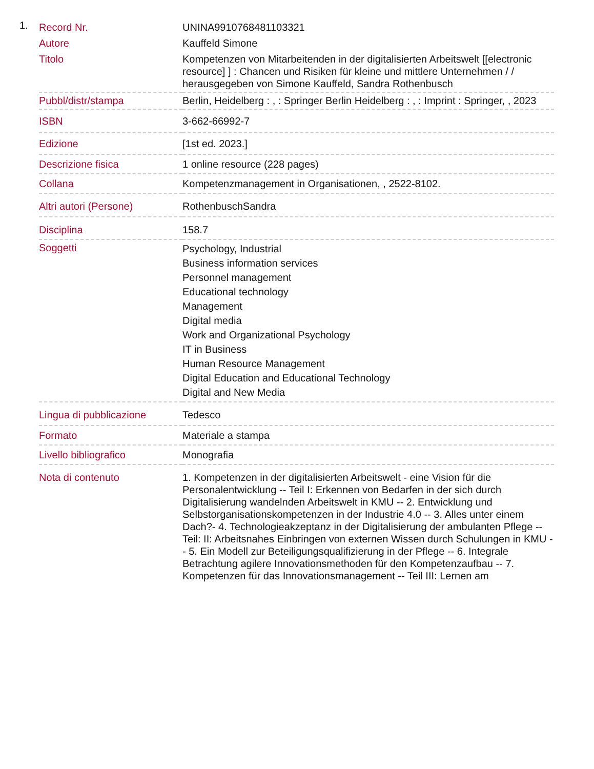1.
| Record Nr. | UNINA9910768481103321 |
| Autore | Kauffeld Simone |
| Titolo | Kompetenzen von Mitarbeitenden in der digitalisierten Arbeitswelt [[electronic resource] ] : Chancen und Risiken für kleine und mittlere Unternehmen / / herausgegeben von Simone Kauffeld, Sandra Rothenbusch |
| Pubbl/distr/stampa | Berlin, Heidelberg : , : Springer Berlin Heidelberg : , : Imprint : Springer, , 2023 |
| ISBN | 3-662-66992-7 |
| Edizione | [1st ed. 2023.] |
| Descrizione fisica | 1 online resource (228 pages) |
| Collana | Kompetenzmanagement in Organisationen, , 2522-8102. |
| Altri autori (Persone) | RothenbuschSandra |
| Disciplina | 158.7 |
| Soggetti | Psychology, Industrial Business information services Personnel management Educational technology Management Digital media Work and Organizational Psychology IT in Business Human Resource Management Digital Education and Educational Technology Digital and New Media |
| Lingua di pubblicazione | Tedesco |
| Formato | Materiale a stampa |
| Livello bibliografico | Monografia |
| Nota di contenuto | 1. Kompetenzen in der digitalisierten Arbeitswelt - eine Vision für die Personalentwicklung -- Teil I: Erkennen von Bedarfen in der sich durch Digitalisierung wandelnden Arbeitswelt in KMU -- 2. Entwicklung und Selbstorganisationskompetenzen in der Industrie 4.0 -- 3. Alles unter einem Dach?- 4. Technologieakzeptanz in der Digitalisierung der ambulanten Pflege -- Teil: II: Arbeitsnahes Einbringen von externen Wissen durch Schulungen in KMU -- 5. Ein Modell zur Beteiligungsqualifizierung in der Pflege -- 6. Integrale Betrachtung agilere Innovationsmethoden für den Kompetenzaufbau -- 7. Kompetenzen für das Innovationsmanagement -- Teil III: Lernen am |